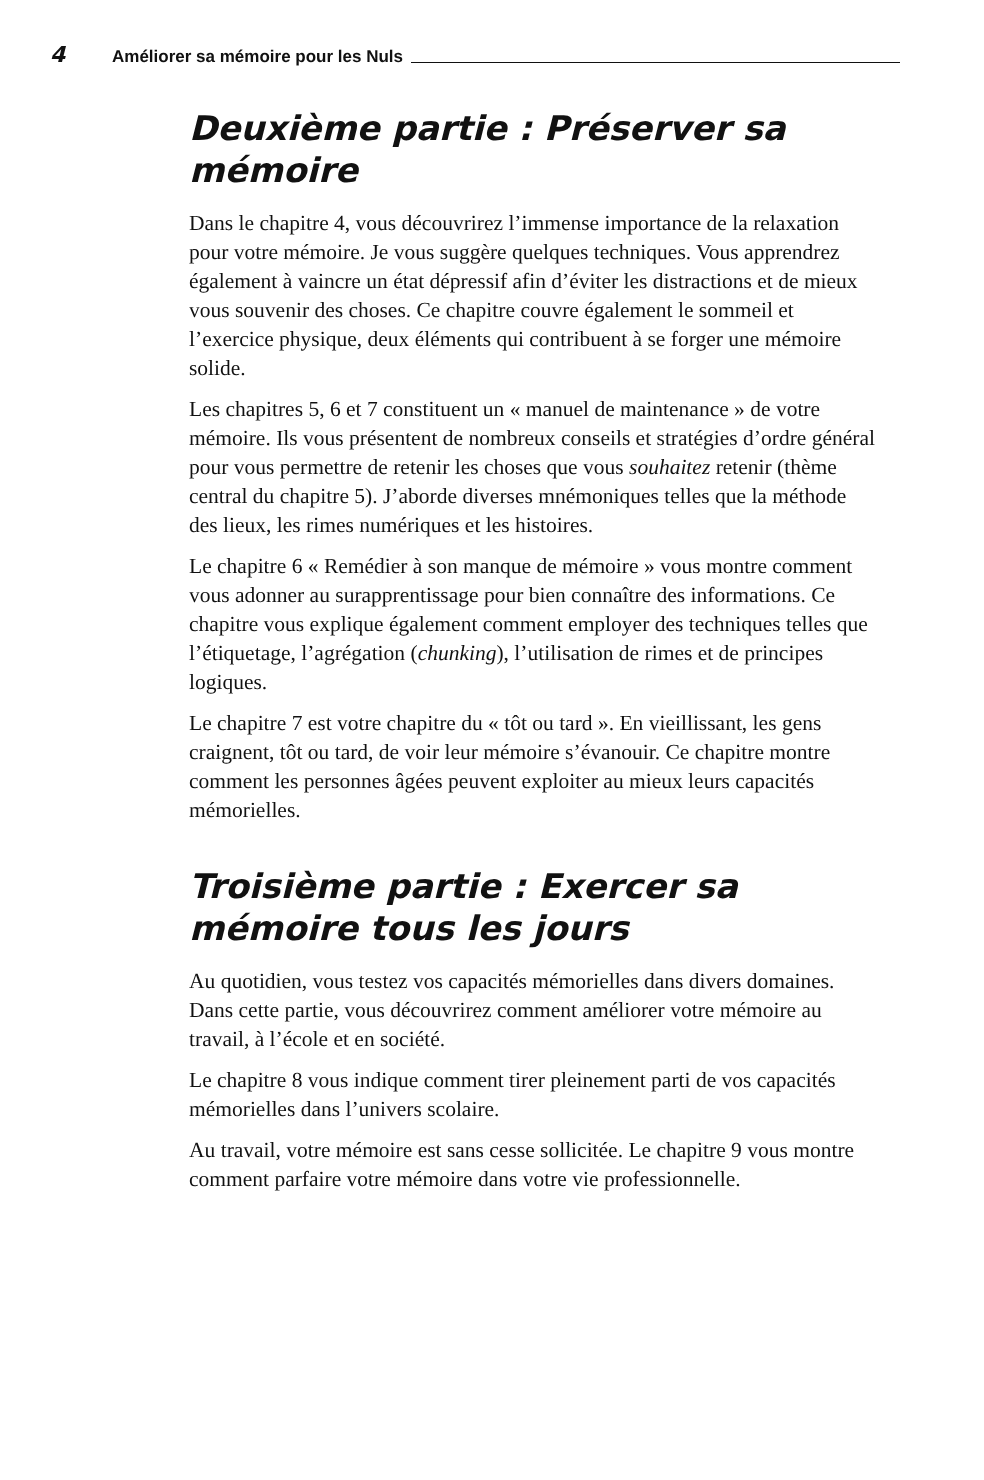4 Améliorer sa mémoire pour les Nuls
Deuxième partie : Préserver sa mémoire
Dans le chapitre 4, vous découvrirez l’immense importance de la relaxation pour votre mémoire. Je vous suggère quelques techniques. Vous apprendrez également à vaincre un état dépressif afin d’éviter les distractions et de mieux vous souvenir des choses. Ce chapitre couvre également le sommeil et l’exercice physique, deux éléments qui contribuent à se forger une mémoire solide.
Les chapitres 5, 6 et 7 constituent un « manuel de maintenance » de votre mémoire. Ils vous présentent de nombreux conseils et stratégies d’ordre général pour vous permettre de retenir les choses que vous souhaitez retenir (thème central du chapitre 5). J’aborde diverses mnémoniques telles que la méthode des lieux, les rimes numériques et les histoires.
Le chapitre 6 « Remédier à son manque de mémoire » vous montre comment vous adonner au surapprentissage pour bien connaître des informations. Ce chapitre vous explique également comment employer des techniques telles que l’étiquetage, l’agrégation (chunking), l’utilisation de rimes et de principes logiques.
Le chapitre 7 est votre chapitre du « tôt ou tard ». En vieillissant, les gens craignent, tôt ou tard, de voir leur mémoire s’évanouir. Ce chapitre montre comment les personnes âgées peuvent exploiter au mieux leurs capacités mémorielles.
Troisième partie : Exercer sa mémoire tous les jours
Au quotidien, vous testez vos capacités mémorielles dans divers domaines. Dans cette partie, vous découvrirez comment améliorer votre mémoire au travail, à l’école et en société.
Le chapitre 8 vous indique comment tirer pleinement parti de vos capacités mémorielles dans l’univers scolaire.
Au travail, votre mémoire est sans cesse sollicitée. Le chapitre 9 vous montre comment parfaire votre mémoire dans votre vie professionnelle.